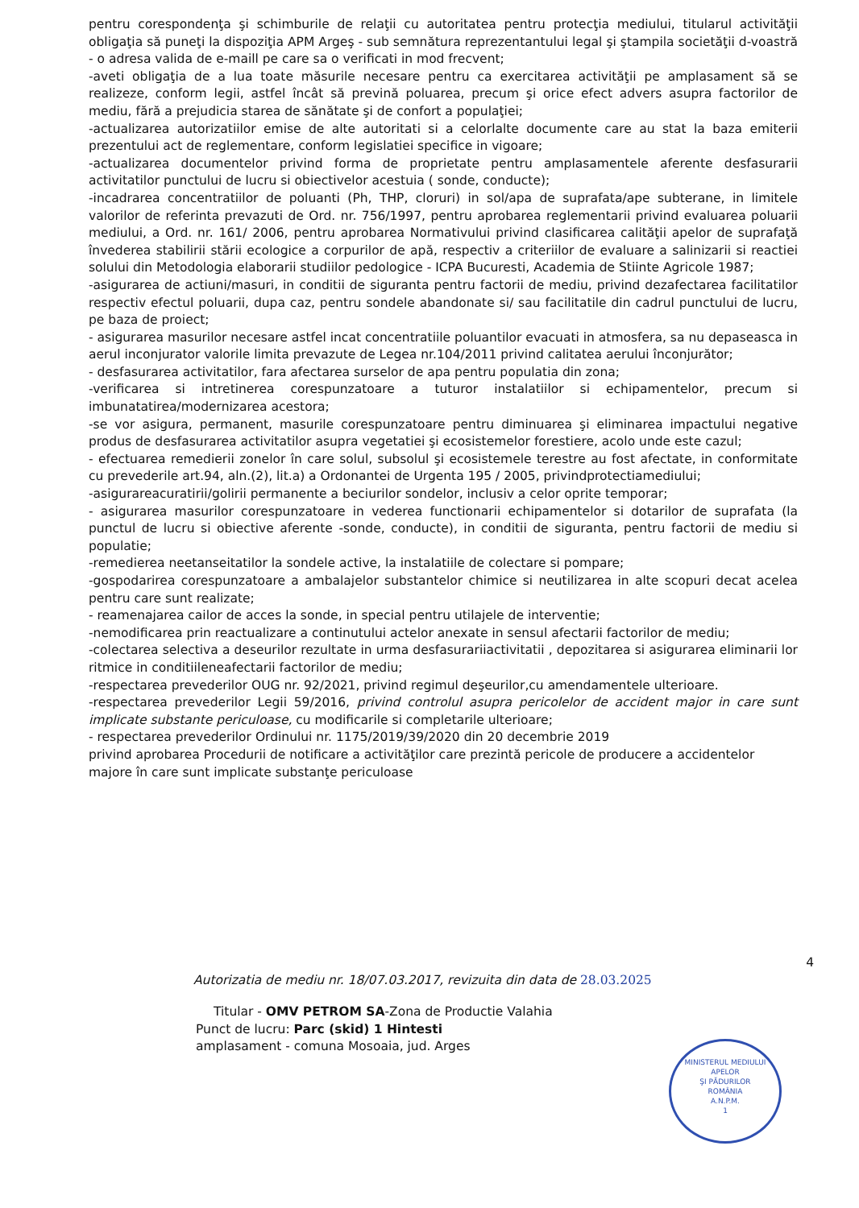pentru corespondenţa şi schimburile de relaţii cu autoritatea pentru protecţia mediului, titularul activităţii obligaţia să puneţi la dispoziţia APM Argeş - sub semnătura reprezentantului legal şi ştampila societăţii d-voastră - o adresa valida de e-maill pe care sa o verificati in mod frecvent;
-aveti obligaţia de a lua toate măsurile necesare pentru ca exercitarea activităţii pe amplasament să se realizeze, conform legii, astfel încât să prevină poluarea, precum şi orice efect advers asupra factorilor de mediu, fără a prejudicia starea de sănătate şi de confort a populaţiei;
-actualizarea autorizatiilor emise de alte autoritati si a celorlalte documente care au stat la baza emiterii prezentului act de reglementare, conform legislatiei specifice in vigoare;
-actualizarea documentelor privind forma de proprietate pentru amplasamentele aferente desfasurarii activitatilor punctului de lucru si obiectivelor acestuia ( sonde, conducte);
-incadrarea concentratiilor de poluanti (Ph, THP, cloruri) in sol/apa de suprafata/ape subterane, in limitele valorilor de referinta prevazuti de Ord. nr. 756/1997, pentru aprobarea reglementarii privind evaluarea poluarii mediului, a Ord. nr. 161/ 2006, pentru aprobarea Normativului privind clasificarea calităţii apelor de suprafaţă învederea stabilirii stării ecologice a corpurilor de apă, respectiv a criteriilor de evaluare a salinizarii si reactiei solului din Metodologia elaborarii studiilor pedologice - ICPA Bucuresti, Academia de Stiinte Agricole 1987;
-asigurarea de actiuni/masuri, in conditii de siguranta pentru factorii de mediu, privind dezafectarea facilitatilor respectiv efectul poluarii, dupa caz, pentru sondele abandonate si/ sau facilitatile din cadrul punctului de lucru, pe baza de proiect;
- asigurarea masurilor necesare astfel incat concentratiile poluantilor evacuati in atmosfera, sa nu depaseasca in aerul inconjurator valorile limita prevazute de Legea nr.104/2011 privind calitatea aerului înconjurător;
- desfasurarea activitatilor, fara afectarea surselor de apa pentru populatia din zona;
-verificarea si intretinerea corespunzatoare a tuturor instalatiilor si echipamentelor, precum si imbunatatirea/modernizarea acestora;
-se vor asigura, permanent, masurile corespunzatoare pentru diminuarea şi eliminarea impactului negative produs de desfasurarea activitatilor asupra vegetatiei şi ecosistemelor forestiere, acolo unde este cazul;
- efectuarea remedierii zonelor în care solul, subsolul şi ecosistemele terestre au fost afectate, in conformitate cu prevederile art.94, aln.(2), lit.a) a Ordonantei de Urgenta 195 / 2005, privindprotectiamediului;
-asigurareacuratirii/golirii permanente a beciurilor sondelor, inclusiv a celor oprite temporar;
- asigurarea masurilor corespunzatoare in vederea functionarii echipamentelor si dotarilor de suprafata (la punctul de lucru si obiective aferente -sonde, conducte), in conditii de siguranta, pentru factorii de mediu si populatie;
-remedierea neetanseitatilor la sondele active, la instalatiile de colectare si pompare;
-gospodarirea corespunzatoare a ambalajelor substantelor chimice si neutilizarea in alte scopuri decat acelea pentru care sunt realizate;
- reamenajarea cailor de acces la sonde, in special pentru utilajele de interventie;
-nemodificarea prin reactualizare a continutului actelor anexate in sensul afectarii factorilor de mediu;
-colectarea selectiva a deseurilor rezultate in urma desfasurariiactivitatii , depozitarea si asigurarea eliminarii lor ritmice in conditiileneafectarii factorilor de mediu;
-respectarea prevederilor OUG nr. 92/2021, privind regimul deşeurilor,cu amendamentele ulterioare.
-respectarea prevederilor Legii 59/2016, privind controlul asupra pericolelor de accident major in care sunt implicate substante periculoase, cu modificarile si completarile ulterioare;
- respectarea prevederilor Ordinului nr. 1175/2019/39/2020 din 20 decembrie 2019
privind aprobarea Procedurii de notificare a activităţilor care prezintă pericole de producere a accidentelor majore în care sunt implicate substanţe periculoase
4
Autorizatia de mediu nr. 18/07.03.2017, revizuita din data de 28.03.2025
Titular - OMV PETROM SA-Zona de Productie Valahia
Punct de lucru: Parc (skid) 1 Hintesti
amplasament - comuna Mosoaia, jud. Arges
MINISTERUL MEDIULUI APELOR
ŞI PĂDURILOR
ROMÂNIA
A.N.P.M.
1